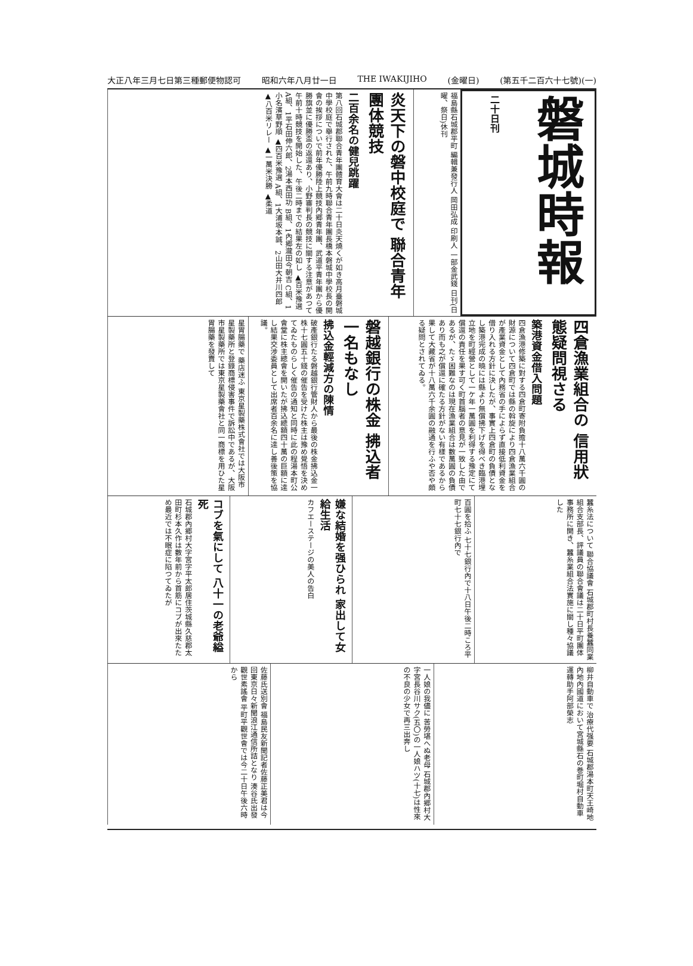大正八年三月七日第三種郵便物認可 昭和六年八月廿一日 THE IWAKIJIHO (金曜日) (第五千二百六十七號)(一)
磐城時報 二十日刊
福島縣石城郡平町 編輯兼發行人 岡田弘成 印刷人 一部金武錢 日刊(日曜、祭日)休刊
炎天下の磐中校庭で 聯合青年團体競技
二百余名の健兒跳躍
第八回石城郡聯合青年團體育大會は二十日炎天燒くが如き高月臺磐城中學校庭で舉行された、午前九時聯合青年團長橋本磐城中學校長の開會の挨拶についで前年優勝陸上競技內郷青年團、武道平青年團から優勝旗並に優勝盃の返還あり、小野審判長の競技に關する注意があつて午前十時競技を開始した、午後二時までの結果左の如し ▲百米豫選 A組、1平石田伸六郎、2湯本西田功 B組、1內郷瀧田今朝吉 C組、1小名濱草野順 ▲四百米豫選 A組、1大浦坂本誠、2山田大井川四郎 ▲八百米リレー ▲一萬米決勝 ▲柔道
四倉漁業組合の 信用狀態疑問視さる
築港資金借入問題
四倉漁港修築に對する四倉町寄附負擔十八萬六千圓の財源について四倉町では縣の斡旋により四倉漁業組合が產業資金として內務省の手によらず直接低利資金を借り入れる方針に決したが、事實上四倉町の負債となし築港完成の曉には縣より無償拂下げを得べき臨港埋立地を町經營として一ケ年一萬圓を利得する豫定にて償還の責任を果す可く町首腦者の意見が一致した由であるが、たゞ困難なのは現在漁業組合は數萬圓の負債あり而も之が償還に確たる方針がない有樣であるから果して大藏省が十八萬六千余圓の融通を行ふや否や頗る疑問とされてゐる。
磐越銀行の株金 拂込者一名もなし
拂込金輕減方の陳情
破產銀行たる磐越銀行管財人から最後の株金拂込金一株十七圓五十錢の催告を受けた株主は豫め覺悟を決めてゐたものらしく催告の通知と同時に此の程湯本町公會堂に株主總會を開いたが拂込總額四十萬の巨額に達し結果交涉委員として出席者百余名に達し善後策を協議。
星胃腸藥で 藥店迷ふ 東京星製藥株式會社では大阪市星製藥所と登錄商標侵害事件で訴訟中であるが、大阪市星製藥所では東京星製藥會社と同一商標を用ひた星胃腸藥を發賣して
蠶糸法について 聯合協議會 石城郡町村長養蠶同業組合支部長、評議員の聯合會議は二十日平町團体事務所に開き、蠶糸業組合法實施に關し種々協議した
百圓を拾ふ 七十七銀行內で十八日午後二時ころ平町七十七銀行內で
嫌な結婚を强ひられ 家出して女給生活
カフエーステージの美人の告白
コブを氣にして 八十一の老爺縊死
石城郡內郷村大字宮字平太郎居住茨城縣久慈郡太田町杉本久作は數年前から首筋にコブが出來たため最近では不眠症に陷つてゐたが
柳井自動車で 治療代强要 石城郡湯本町天王崎地內地內國道において宮城縣石の巻町堀村自動車運轉助手阿部榮志
一人娘の我儘に 苦勞堪へぬ老母 石城郡內郷村大字宮長谷川サク(五〇)の一人娘ハツ(十七)は性來の不良の少女で再三出奔し
佐藤氏送別會 福島民友新聞記者佐藤正美君は今回東京日々新聞浪江通信所詰となり 湊谷氏出發 觀世素謠會 平町平觀世會では今二十日午後六時から